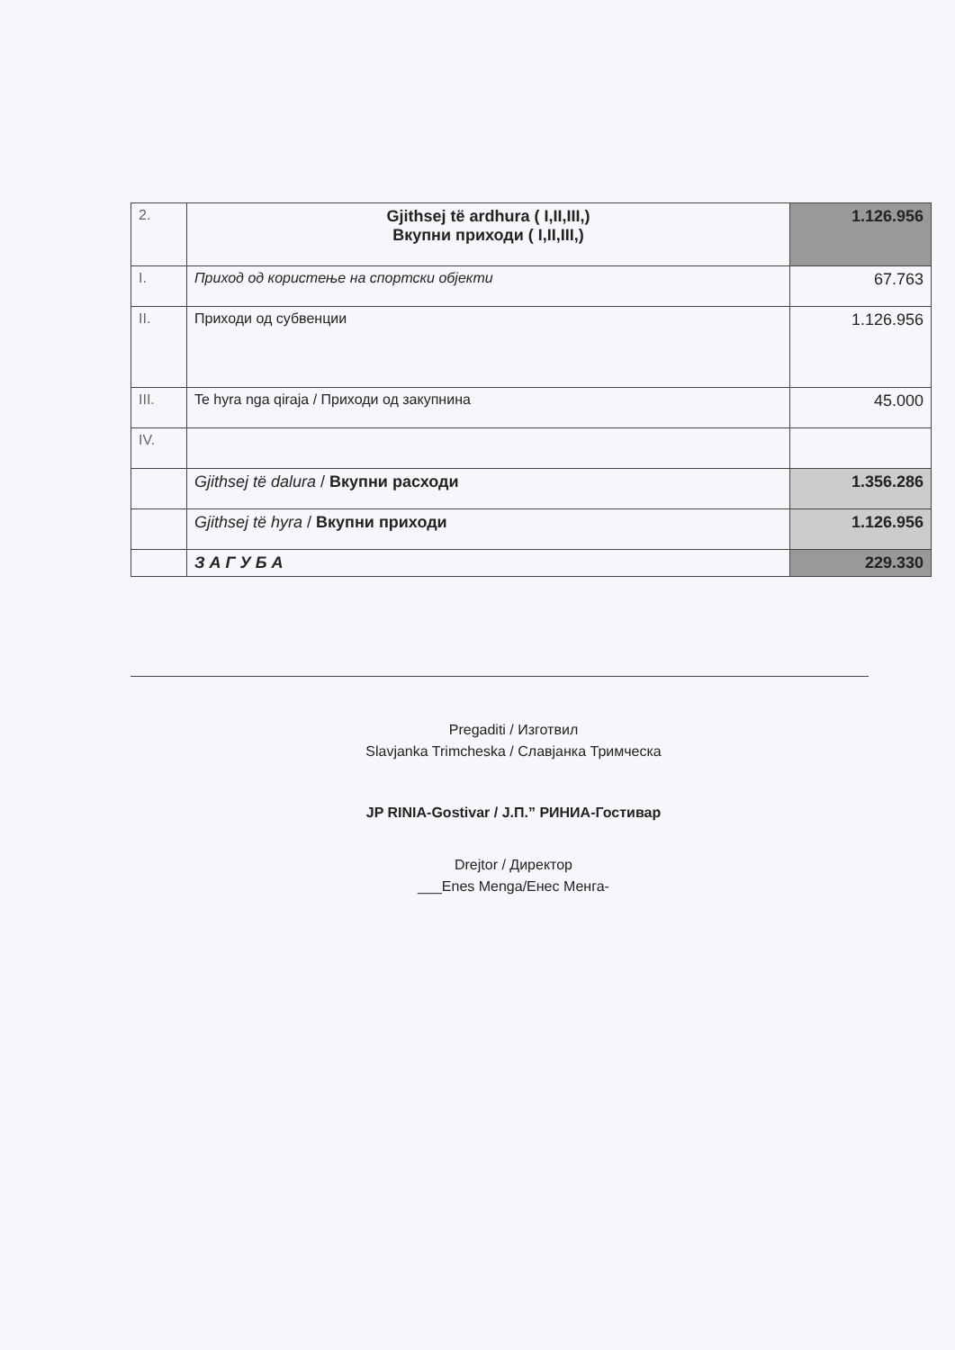| 2. | Gjithsej të ardhura ( I,II,III,) Вкупни приходи ( I,II,III,) | 1.126.956 |
| I. | Приход од користење на спортски објекти | 67.763 |
| II. | Приходи од субвенции | 1.126.956 |
| III. | Te hyra nga qiraja / Приходи од закупнина | 45.000 |
| IV. | | |
| | Gjithsej të dalura / Вкупни расходи | 1.356.286 |
| | Gjithsej të hyra / Вкупни приходи | 1.126.956 |
| | З А Г У Б А | 229.330 |
Pregaditi / Изготвил
Slavjanka Trimcheska / Славјанка Тримческа
JP RINIA-Gostivar / Ј.П.” РИНИА-Гостивар
Drejtor / Директор
___Enes Menga/Енес Менга-